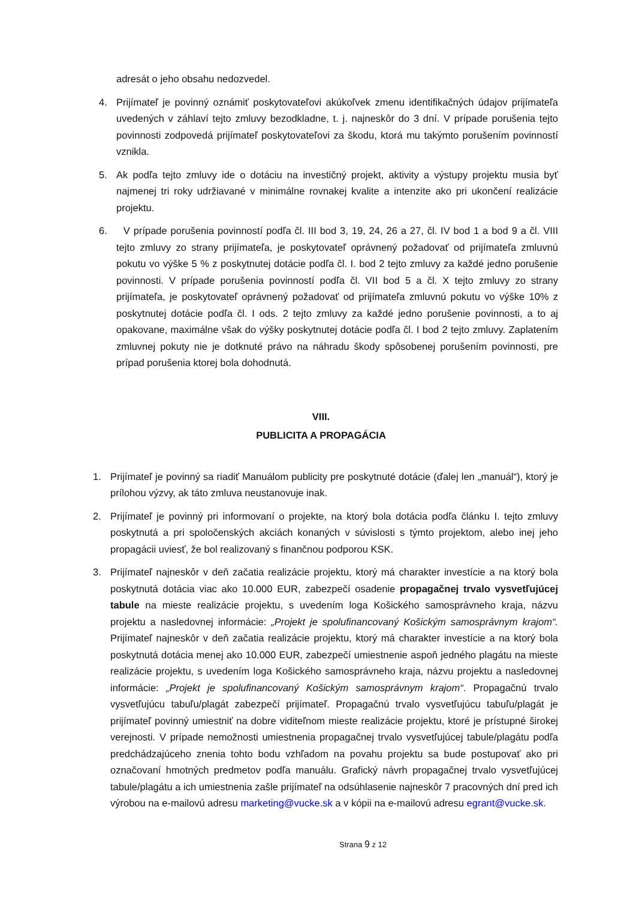adresát o jeho obsahu nedozvedel.
4. Prijímateľ je povinný oznámiť poskytovateľovi akúkoľvek zmenu identifikačných údajov prijímateľa uvedených v záhlaví tejto zmluvy bezodkladne, t. j. najneskôr do 3 dní. V prípade porušenia tejto povinnosti zodpovedá prijímateľ poskytovateľovi za škodu, ktorá mu takýmto porušením povinností vznikla.
5. Ak podľa tejto zmluvy ide o dotáciu na investičný projekt, aktivity a výstupy projektu musia byť najmenej tri roky udržiavané v minimálne rovnakej kvalite a intenzite ako pri ukončení realizácie projektu.
6. V prípade porušenia povinností podľa čl. III bod 3, 19, 24, 26 a 27, čl. IV bod 1 a bod 9 a čl. VIII tejto zmluvy zo strany prijímateľa, je poskytovateľ oprávnený požadovať od prijímateľa zmluvnú pokutu vo výške 5 % z poskytnutej dotácie podľa čl. I. bod 2 tejto zmluvy za každé jedno porušenie povinnosti. V prípade porušenia povinností podľa čl. VII bod 5 a čl. X tejto zmluvy zo strany prijímateľa, je poskytovateľ oprávnený požadovať od prijímateľa zmluvnú pokutu vo výške 10% z poskytnutej dotácie podľa čl. I ods. 2 tejto zmluvy za každé jedno porušenie povinnosti, a to aj opakovane, maximálne však do výšky poskytnutej dotácie podľa čl. I bod 2 tejto zmluvy. Zaplatením zmluvnej pokuty nie je dotknuté právo na náhradu škody spôsobenej porušením povinnosti, pre prípad porušenia ktorej bola dohodnutá.
VIII.
PUBLICITA A PROPAGÁCIA
1. Prijímateľ je povinný sa riadiť Manuálom publicity pre poskytnuté dotácie (ďalej len „manuál“), ktorý je prílohou výzvy, ak táto zmluva neustanovuje inak.
2. Prijímateľ je povinný pri informovaní o projekte, na ktorý bola dotácia podľa článku I. tejto zmluvy poskytnutá a pri spoločenských akciách konaných v súvislosti s týmto projektom, alebo inej jeho propagácii uviesť, že bol realizovaný s finančnou podporou KSK.
3. Prijímateľ najneskôr v deň začatia realizácie projektu, ktorý má charakter investície a na ktorý bola poskytnutá dotácia viac ako 10.000 EUR, zabezpečí osadenie propagačnej trvalo vysvetľujúcej tabule na mieste realizácie projektu, s uvedením loga Košického samosprávneho kraja, názvu projektu a nasledovnej informácie: „Projekt je spolufinancovaný Košickým samosprávnym krajom“. Prijímateľ najneskôr v deň začatia realizácie projektu, ktorý má charakter investície a na ktorý bola poskytnutá dotácia menej ako 10.000 EUR, zabezpečí umiestnenie aspoň jedného plagátu na mieste realizácie projektu, s uvedením loga Košického samosprávneho kraja, názvu projektu a nasledovnej informácie: „Projekt je spolufinancovaný Košickým samosprávnym krajom“. Propagačnú trvalo vysvetľujúcu tabuľu/plagát zabezpečí prijímateľ. Propagačnú trvalo vysvetľujúcu tabuľu/plagát je prijímateľ povinný umiestniť na dobre viditeľnom mieste realizácie projektu, ktoré je prístupné širokej verejnosti. V prípade nemožnosti umiestnenia propagačnej trvalo vysvetľujúcej tabule/plagátu podľa predchádzajúceho znenia tohto bodu vzhľadom na povahu projektu sa bude postupovať ako pri označovaní hmotných predmetov podľa manuálu. Grafický návrh propagačnej trvalo vysvetľujúcej tabule/plagátu a ich umiestnenia zašle prijímateľ na odsúhlasenie najneskôr 7 pracovných dní pred ich výrobou na e-mailovú adresu marketing@vucke.sk a v kópii na e-mailovú adresu egrant@vucke.sk.
Strana 9 z 12